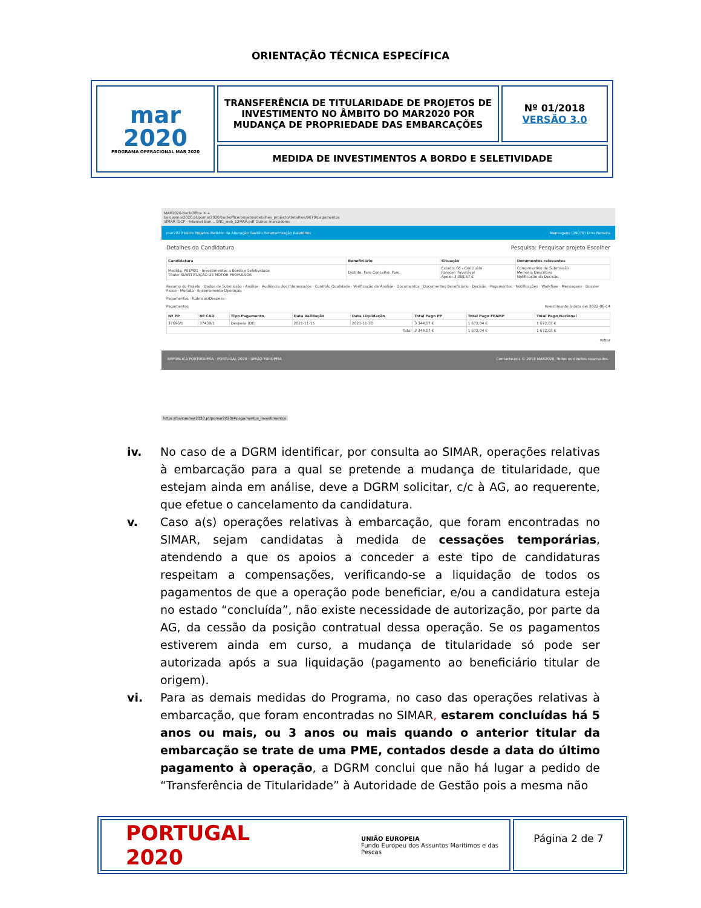ORIENTAÇÃO TÉCNICA ESPECÍFICA
| mar 2020 PROGRAMA OPERACIONAL MAR 2020 | TRANSFERÊNCIA DE TITULARIDADE DE PROJETOS DE INVESTIMENTO NO ÂMBITO DO MAR2020 POR MUDANÇA DE PROPRIEDADE DAS EMBARCAÇÕES | Nº 01/2018 VERSÃO 3.0 |
| | MEDIDA DE INVESTIMENTOS A BORDO E SELETIVIDADE | |
MAR2020-BackOffice ✕ +
balcaomar2020.pt/pomar2020/backoffice/projetos/detalhes_projecto/detalhes/9670/pagamentos
SIMAR IGCP - Internet Ban... SNC_web_12MAR.pdf Outros marcadores
mar2020 Início Projetos Pedidos de Alteração Gestão Parametrização Relatórios Mensagens (29079) Dina Ferreira
Detalhes da Candidatura Pesquisa: Pesquisar projeto Escolher
| Candidatura | Beneficiário | Situação | Documentos relevantes |
| --- | --- | --- | --- |
| Medida: P01M01 - Investimentos a Bordo e Seletividade Título: SUBSTITUIÇÃO DE MOTOR PROPULSOR | Distrito: Faro Concelho: Faro | Estado: 66 - Concluído Parecer: Favorável Apoio: 3 398,67 € | Comprovativo de Submissão Memória Descritiva Notificação da Decisão |
Resumo do Projeto · Dados de Submissão · Análise · Audiência dos Interessados · Controlo Qualidade · Verificação de Análise · Documentos · Documentos Beneficiário · Decisão · Pagamentos · Notificações · Workflow · Mensagens · Dossier Físico - Morada · Encerramento Operação
Pagamentos · Rúbricas/Despesa
Pagamentos Investimento à data de: 2022-06-14
| Nº PP | Nº CAD | Tipo Pagamento | Data Validação | Data Liquidação | Total Pago PP | Total Pago FEAMP | Total Pago Nacional |
| --- | --- | --- | --- | --- | --- | --- | --- |
| 37696/1 | 37439/1 | Despesa (DE) | 2021-11-15 | 2021-11-30 | 3 344,07 € | 1 672,04 € | 1 672,03 € |
| Total | | | | | 3 344,07 € | 1 672,04 € | 1 672,03 € |
Voltar
REPÚBLICA PORTUGUESA · PORTUGAL 2020 · UNIÃO EUROPEIA Contacte-nos © 2018 MAR2020. Todos os direitos reservados.
https://balcaomar2020.pt/pomar2020/#pagamentos_investimentos
iv. No caso de a DGRM identificar, por consulta ao SIMAR, operações relativas à embarcação para a qual se pretende a mudança de titularidade, que estejam ainda em análise, deve a DGRM solicitar, c/c à AG, ao requerente, que efetue o cancelamento da candidatura.
v. Caso a(s) operações relativas à embarcação, que foram encontradas no SIMAR, sejam candidatas à medida de cessações temporárias, atendendo a que os apoios a conceder a este tipo de candidaturas respeitam a compensações, verificando-se a liquidação de todos os pagamentos de que a operação pode beneficiar, e/ou a candidatura esteja no estado “concluída”, não existe necessidade de autorização, por parte da AG, da cessão da posição contratual dessa operação. Se os pagamentos estiverem ainda em curso, a mudança de titularidade só pode ser autorizada após a sua liquidação (pagamento ao beneficiário titular de origem).
vi. Para as demais medidas do Programa, no caso das operações relativas à embarcação, que foram encontradas no SIMAR, estarem concluídas há 5 anos ou mais, ou 3 anos ou mais quando o anterior titular da embarcação se trate de uma PME, contados desde a data do último pagamento à operação, a DGRM conclui que não há lugar a pedido de “Transferência de Titularidade” à Autoridade de Gestão pois a mesma não
PORTUGAL 2020 UNIÃO EUROPEIA
Fundo Europeu dos Assuntos Marítimos e das Pescas
Página 2 de 7